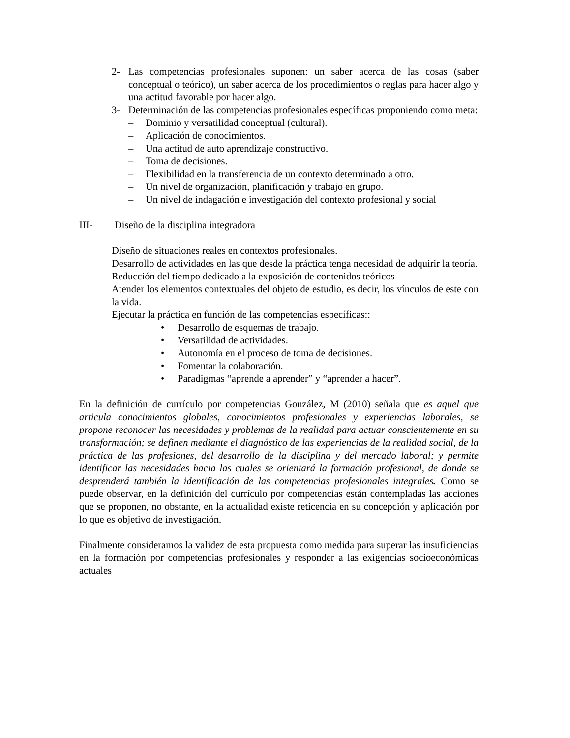2- Las competencias profesionales suponen: un saber acerca de las cosas (saber conceptual o teórico), un saber acerca de los procedimientos o reglas para hacer algo y una actitud favorable por hacer algo.
3- Determinación de las competencias profesionales específicas proponiendo como meta:
– Dominio y versatilidad conceptual (cultural).
– Aplicación de conocimientos.
– Una actitud de auto aprendizaje constructivo.
– Toma de decisiones.
– Flexibilidad en la transferencia de un contexto determinado a otro.
– Un nivel de organización, planificación y trabajo en grupo.
– Un nivel de indagación e investigación del contexto profesional y social
III- Diseño de la disciplina integradora
Diseño de situaciones reales en contextos profesionales.
Desarrollo de actividades en las que desde la práctica tenga necesidad de adquirir la teoría.
Reducción del tiempo dedicado a la exposición de contenidos teóricos
Atender los elementos contextuales del objeto de estudio, es decir, los vínculos de este con la vida.
Ejecutar la práctica en función de las competencias específicas::
• Desarrollo de esquemas de trabajo.
• Versatilidad de actividades.
• Autonomía en el proceso de toma de decisiones.
• Fomentar la colaboración.
• Paradigmas “aprende a aprender” y “aprender a hacer”.
En la definición de currículo por competencias González, M (2010) señala que es aquel que articula conocimientos globales, conocimientos profesionales y experiencias laborales, se propone reconocer las necesidades y problemas de la realidad para actuar conscientemente en su transformación; se definen mediante el diagnóstico de las experiencias de la realidad social, de la práctica de las profesiones, del desarrollo de la disciplina y del mercado laboral; y permite identificar las necesidades hacia las cuales se orientará la formación profesional, de donde se desprenderá también la identificación de las competencias profesionales integrales. Como se puede observar, en la definición del currículo por competencias están contempladas las acciones que se proponen, no obstante, en la actualidad existe reticencia en su concepción y aplicación por lo que es objetivo de investigación.
Finalmente consideramos la validez de esta propuesta como medida para superar las insuficiencias en la formación por competencias profesionales y responder a las exigencias socioeconómicas actuales